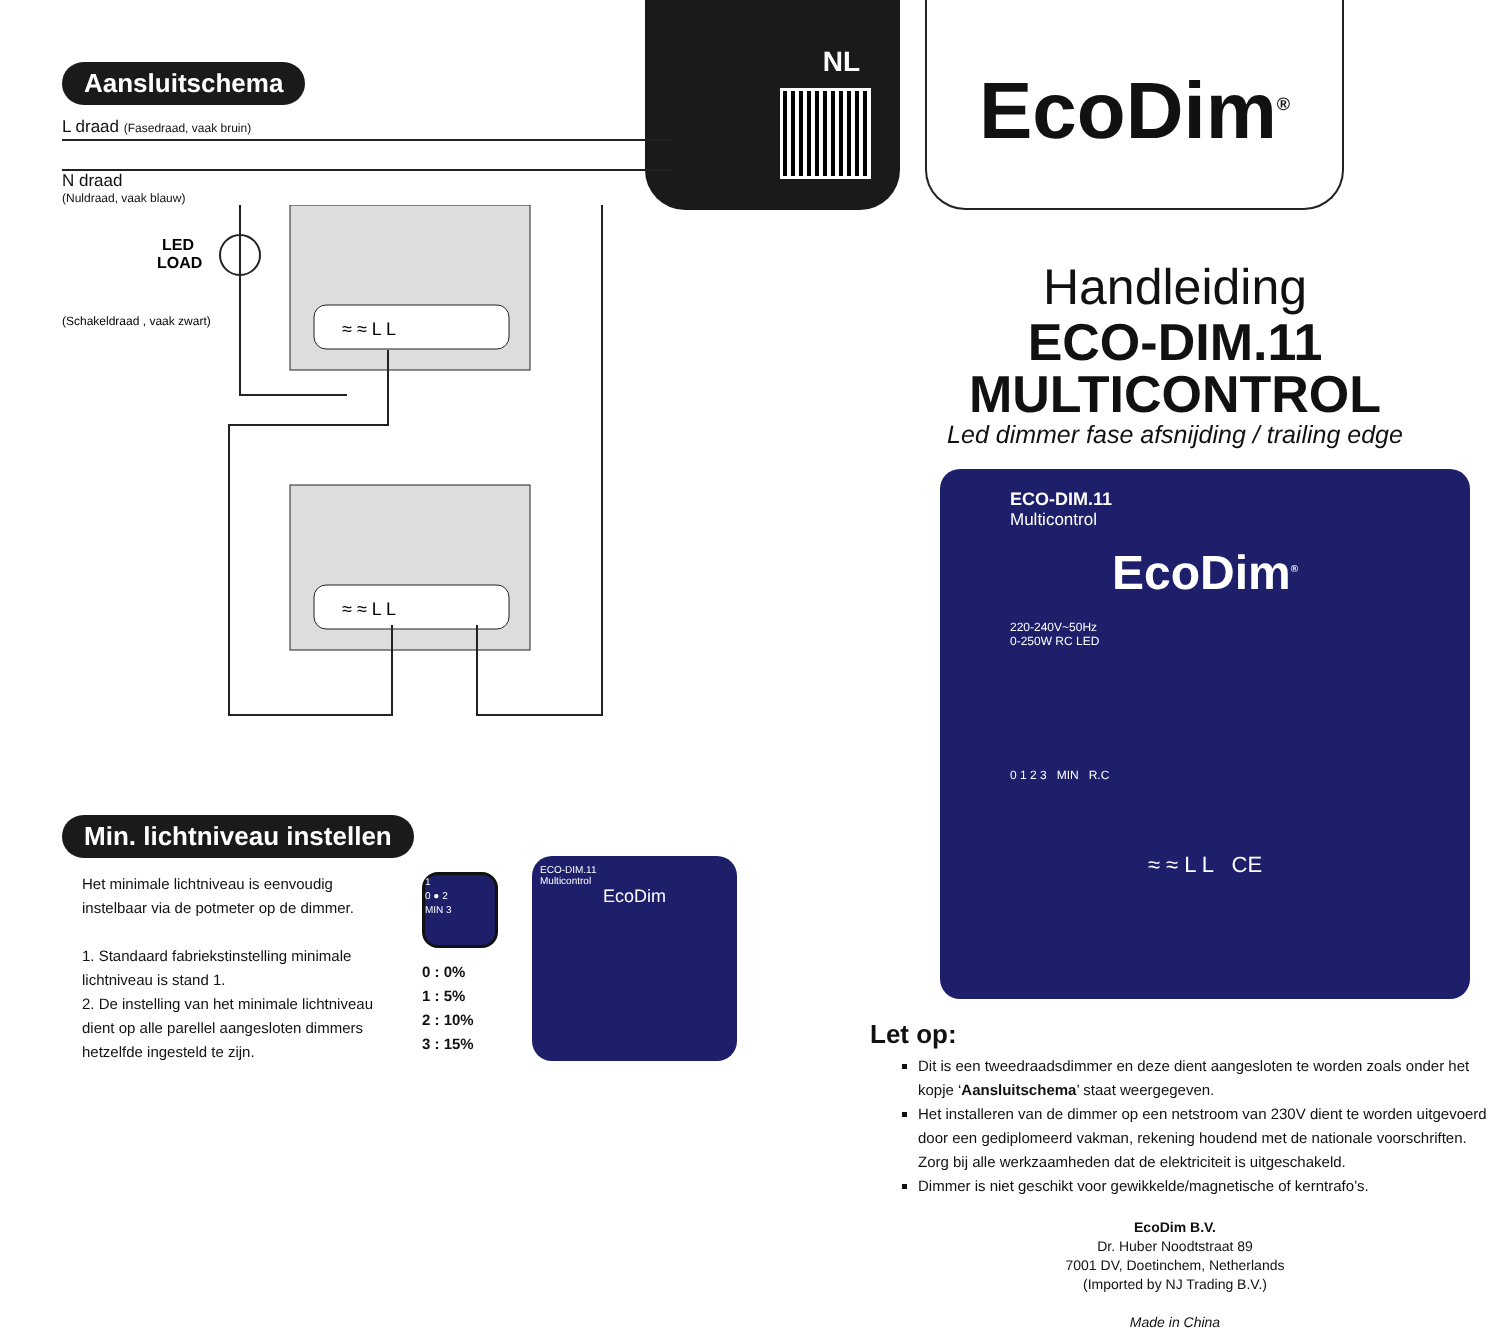NL EcoDim<sup>®</sup>
Aansluitschema
L draad (Fasedraad, vaak bruin)
N draad
(Nuldraad, vaak blauw)
LED
LOAD
(Schakeldraad , vaak zwart)
≈ ≈ L L
≈ ≈ L L
Min. lichtniveau instellen
Het minimale lichtniveau is eenvoudig instelbaar via de potmeter op de dimmer.
1. Standaard fabriekstinstelling minimale lichtniveau is stand 1.
2. De instelling van het minimale lichtniveau dient op alle parellel aangesloten dimmers hetzelfde ingesteld te zijn.
1
0 ● 2
MIN 3
0 : 0%
1 : 5%
2 : 10%
3 : 15%
ECO-DIM.11
Multicontrol
EcoDim
Handleiding
ECO-DIM.11
MULTICONTROL
Led dimmer fase afsnijding / trailing edge
ECO-DIM.11
Multicontrol
EcoDim<sup>®</sup>
220-240V~50Hz
0-250W RC LED
0 1 2 3 MIN R.C
≈ ≈ L L CE
Let op:
Dit is een tweedraadsdimmer en deze dient aangesloten te worden zoals onder het kopje ‘Aansluitschema’ staat weergegeven.
Het installeren van de dimmer op een netstroom van 230V dient te worden uitgevoerd door een gediplomeerd vakman, rekening houdend met de nationale voorschriften. Zorg bij alle werkzaamheden dat de elektriciteit is uitgeschakeld.
Dimmer is niet geschikt voor gewikkelde/magnetische of kerntrafo’s.
EcoDim B.V.
Dr. Huber Noodtstraat 89
7001 DV, Doetinchem, Netherlands
(Imported by NJ Trading B.V.)
Made in China